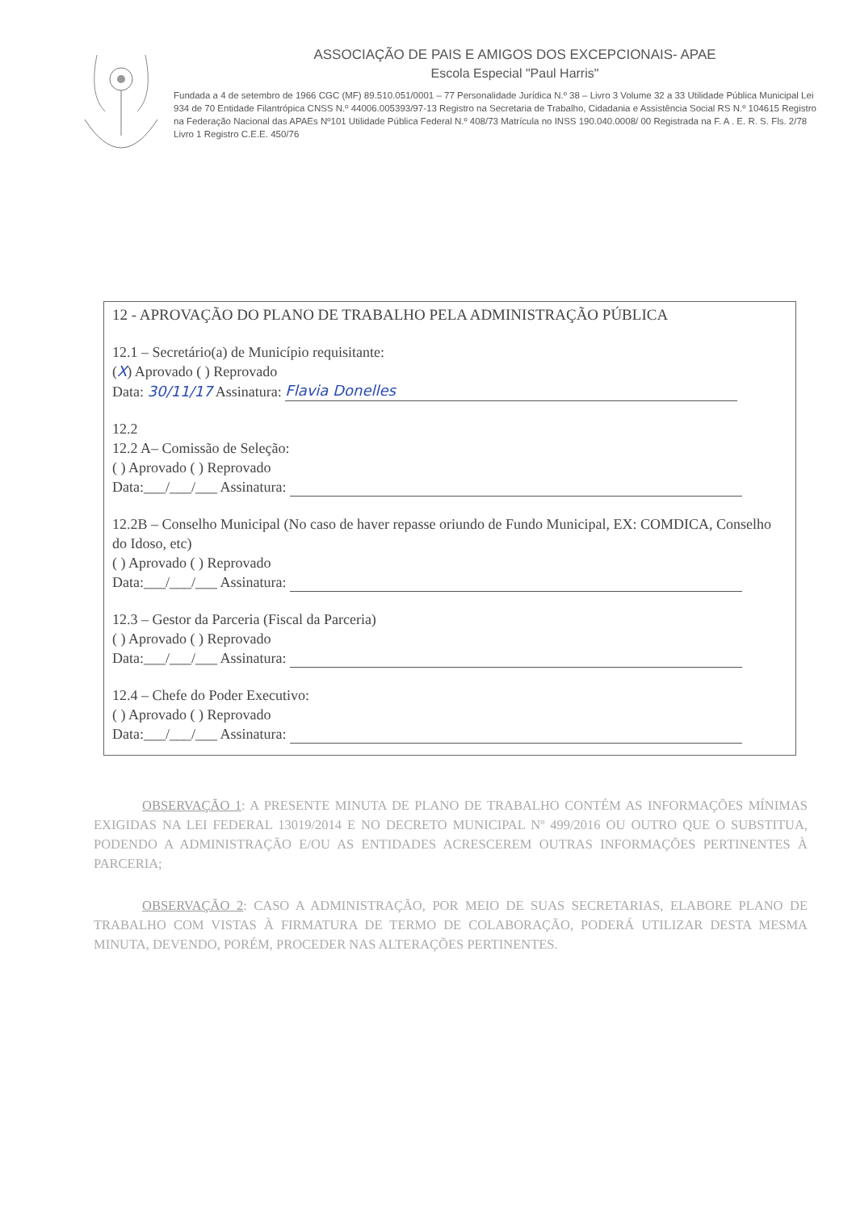ASSOCIAÇÃO DE PAIS E AMIGOS DOS EXCEPCIONAIS- APAE
Escola Especial "Paul Harris"
Fundada a 4 de setembro de 1966 CGC (MF) 89.510.051/0001 – 77 Personalidade Jurídica N.º 38 – Livro 3 Volume 32 a 33 Utilidade Pública Municipal Lei 934 de 70 Entidade Filantrópica CNSS N.º 44006.005393/97-13 Registro na Secretaria de Trabalho, Cidadania e Assistência Social RS N.º 104615 Registro na Federação Nacional das APAEs Nº101 Utilidade Pública Federal N.º 408/73 Matrícula no INSS 190.040.0008/ 00 Registrada na F. A . E. R. S. Fls. 2/78 Livro 1 Registro C.E.E. 450/76
12 - APROVAÇÃO DO PLANO DE TRABALHO PELA ADMINISTRAÇÃO PÚBLICA
12.1 – Secretário(a) de Município requisitante:
(X) Aprovado ( ) Reprovado
Data: 30/11/17 Assinatura: Flavia Donelles
12.2
12.2 A– Comissão de Seleção:
( ) Aprovado ( ) Reprovado
Data:___/___/___ Assinatura:
12.2B – Conselho Municipal (No caso de haver repasse oriundo de Fundo Municipal, EX: COMDICA, Conselho do Idoso, etc)
( ) Aprovado ( ) Reprovado
Data:___/___/___ Assinatura:
12.3 – Gestor da Parceria (Fiscal da Parceria)
( ) Aprovado ( ) Reprovado
Data:___/___/___ Assinatura:
12.4 – Chefe do Poder Executivo:
( ) Aprovado ( ) Reprovado
Data:___/___/___ Assinatura:
OBSERVAÇÃO 1: A PRESENTE MINUTA DE PLANO DE TRABALHO CONTÉM AS INFORMAÇÕES MÍNIMAS EXIGIDAS NA LEI FEDERAL 13019/2014 E NO DECRETO MUNICIPAL Nº 499/2016 OU OUTRO QUE O SUBSTITUA, PODENDO A ADMINISTRAÇÃO E/OU AS ENTIDADES ACRESCEREM OUTRAS INFORMAÇÕES PERTINENTES À PARCERIA;
OBSERVAÇÃO 2: CASO A ADMINISTRAÇÃO, POR MEIO DE SUAS SECRETARIAS, ELABORE PLANO DE TRABALHO COM VISTAS À FIRMATURA DE TERMO DE COLABORAÇÃO, PODERÁ UTILIZAR DESTA MESMA MINUTA, DEVENDO, PORÉM, PROCEDER NAS ALTERAÇÕES PERTINENTES.